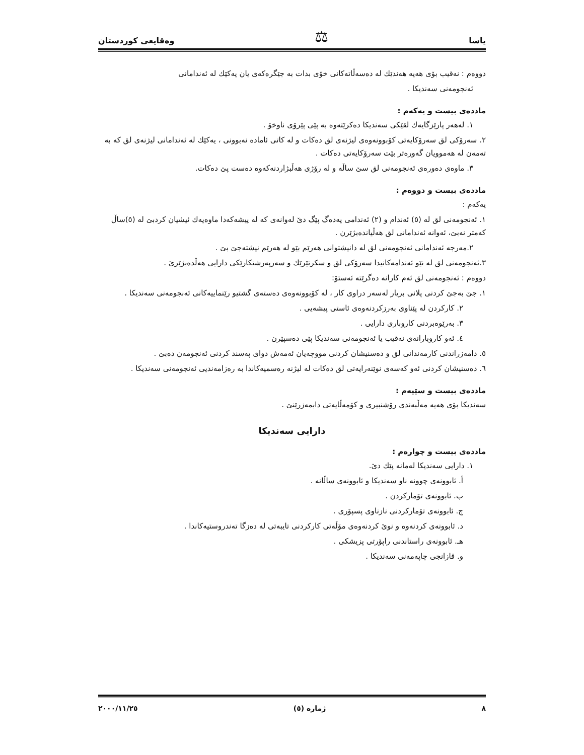یاسا ⚖ وەقایعی كوردستان
دووەم : نەقیب بۆی هەیە هەندێك لە دەسەڵاتەكانی خۆی بدات بە جێگرەكەی یان یەكێك لە ئەندامانی
ئەنجومەنی سەندیكا .
ماددەی بیست و یەكەم :
١. لەهەر پارێزگایەك لقێكی سەندیكا دەكرێتەوە بە پێی پێرۆی ناوخۆ .
٢. سەرۆكی لق سەرۆكایەتی كۆبوونەوەی لیژنەی لق دەكات و لە كاتی ئامادە نەبوونی ، یەكێك لە ئەندامانی لیژنەی لق كە بە تەمەن لە هەموویان گەورەتر بێت سەرۆكایەتی دەكات .
٣. ماوەی دەورەی ئەنجومەنی لق سێ ساڵە و لە رۆژی هەڵبژاردنەكەوە دەست پێ دەكات.
ماددەی بیست و دووەم :
یەكەم :
١. ئەنجومەنی لق لە (٥) ئەندام و (٢) ئەندامی یەدەگ پێگ دێ لەوانەی كە لە پیشەكەدا ماوەیەك ئیشیان كردبێ لە (٥)ساڵ كەمتر نەبێ، ئەوانە ئەندامانی لق هەڵیاندەبژێرن .
٢.مەرجە ئەندامانی ئەنجومەنی لق لە دانیشتوانی هەرێم بێو لە هەرێم نیشتەجێ بێ .
٣.ئەنجومەنی لق لە نێو ئەندامەكانیدا سەرۆكی لق و سكرتێرێك و سەرپەرشتكارێكی دارایی هەڵدەبژێرێ .
دووەم : ئەنجومەنی لق ئەم كارانە دەگرێتە ئەستۆ:
١. جێ بەجێ كردنی پلانی بریار لەسەر دراوی كار ، لە كۆبوونەوەی دەستەی گشتیو رێنماییەكانی ئەنجومەنی سەندیكا .
٢. كاركردن لە پێناوی بەرزكردنەوەی ئاستی پیشەیی .
٣. بەرێوەبردنی كاروباری دارایی .
٤. ئەو كاروبارانەی نەقیب یا ئەنجومەنی سەندیكا پێی دەسپێرن .
٥. دامەزراندنی كارمەندانی لق و دەسنیشان كردنی مووچەیان ئەمەش دوای پەسند كردنی ئەنجومەن دەبێ .
٦. دەسنیشان كردنی ئەو كەسەی نوێنەرایەتی لق دەكات لە لیژنە رەسمیەكاندا بە رەزامەندیی ئەنجومەنی سەندیكا .
ماددەی بیست و سێیەم :
سەندیكا بۆی هەیە مەڵبەندی رۆشنبیری و كۆمەڵایەتی دابمەزرێنێ .
دارایی سەندیكا
ماددەی بیست و چوارەم :
١. دارایی سەندیكا لەمانە پێك دێ.
أ. ئابوونەی چوونە ناو سەندیكا و ئابوونەی ساڵانە .
ب. ئابوونەی تۆماركردن .
ج. ئابوونەی تۆماركردنی نازناوی پسپۆری .
د. ئابوونەی كردنەوە و نوێ كردنەوەی مۆڵەتی كاركردنی تایبەتی لە دەزگا تەندروستیەكاندا .
هـ. ئابوونەی راستاندنی راپۆرتی پزیشكی .
و. قازانجی چاپەمەنی سەندیكا .
٨ ژمارە (٥) ٢٠٠٠/١١/٢٥